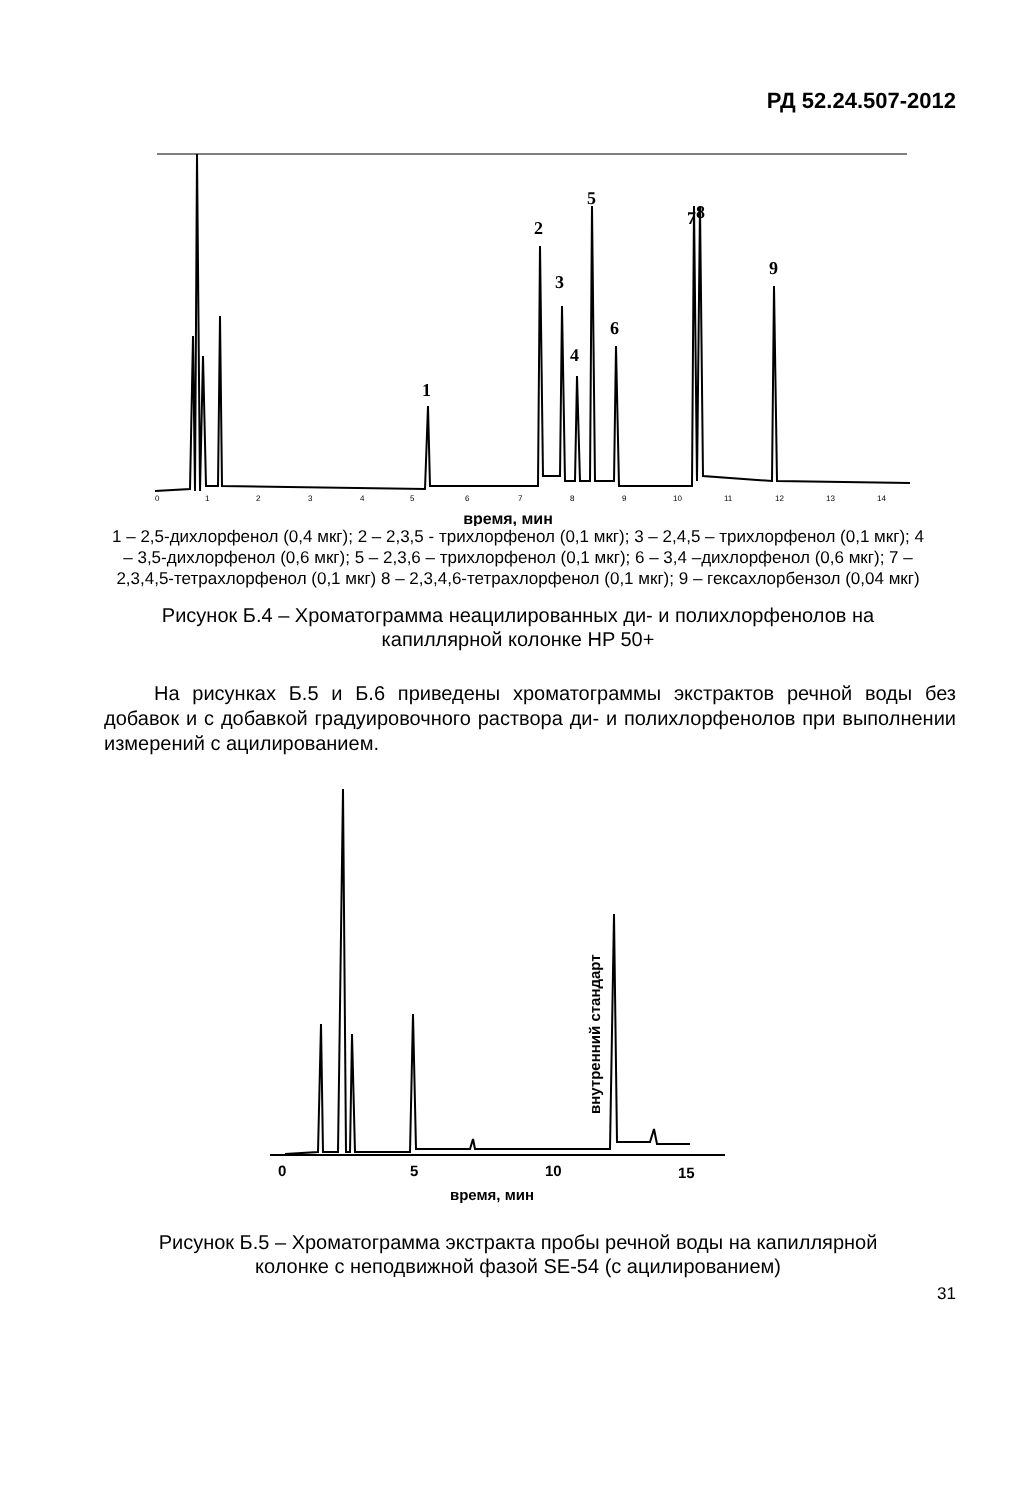РД 52.24.507-2012
1
2
3
4
5
6
7
8
9
0
1
2
3
4
5
6
7
8
9
10
11
12
13
14
время, мин
1 – 2,5-дихлорфенол (0,4 мкг); 2 – 2,3,5 - трихлорфенол (0,1 мкг); 3 – 2,4,5 – трихлорфенол (0,1 мкг); 4 – 3,5-дихлорфенол (0,6 мкг); 5 – 2,3,6 – трихлорфенол (0,1 мкг); 6 – 3,4 –дихлорфенол (0,6 мкг); 7 – 2,3,4,5-тетрахлорфенол (0,1 мкг) 8 – 2,3,4,6-тетрахлорфенол (0,1 мкг); 9 – гексахлорбензол (0,04 мкг)
Рисунок Б.4 – Хроматограмма неацилированных ди- и полихлорфенолов на капиллярной колонке HP 50+
На рисунках Б.5 и Б.6 приведены хроматограммы экстрактов речной воды без добавок и с добавкой градуировочного раствора ди- и полихлорфенолов при выполнении измерений с ацилированием.
внутренний стандарт
0
5
10
15
время, мин
Рисунок Б.5 – Хроматограмма экстракта пробы речной воды на капиллярной колонке с неподвижной фазой SE-54 (с ацилированием)
31